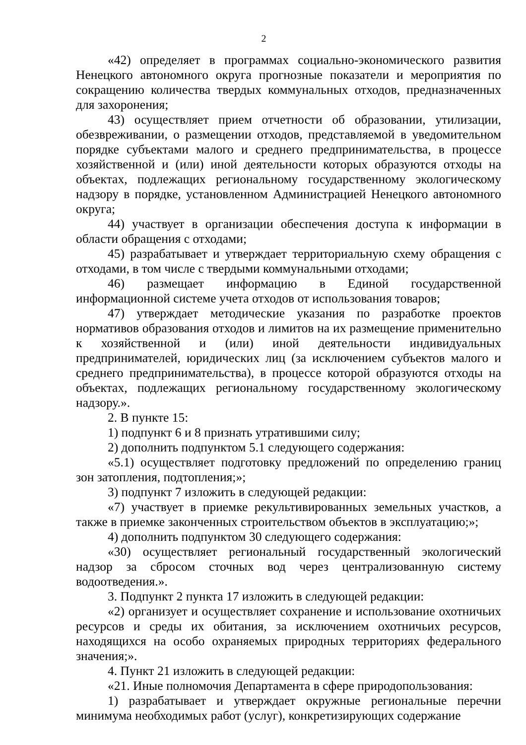2
«42) определяет в программах социально-экономического развития Ненецкого автономного округа прогнозные показатели и мероприятия по сокращению количества твердых коммунальных отходов, предназначенных для захоронения;
43) осуществляет прием отчетности об образовании, утилизации, обезвреживании, о размещении отходов, представляемой в уведомительном порядке субъектами малого и среднего предпринимательства, в процессе хозяйственной и (или) иной деятельности которых образуются отходы на объектах, подлежащих региональному государственному экологическому надзору в порядке, установленном Администрацией Ненецкого автономного округа;
44) участвует в организации обеспечения доступа к информации в области обращения с отходами;
45) разрабатывает и утверждает территориальную схему обращения с отходами, в том числе с твердыми коммунальными отходами;
46) размещает информацию в Единой государственной информационной системе учета отходов от использования товаров;
47) утверждает методические указания по разработке проектов нормативов образования отходов и лимитов на их размещение применительно к хозяйственной и (или) иной деятельности индивидуальных предпринимателей, юридических лиц (за исключением субъектов малого и среднего предпринимательства), в процессе которой образуются отходы на объектах, подлежащих региональному государственному экологическому надзору.».
2. В пункте 15:
1) подпункт 6 и 8 признать утратившими силу;
2) дополнить подпунктом 5.1 следующего содержания:
«5.1) осуществляет подготовку предложений по определению границ зон затопления, подтопления;»;
3) подпункт 7 изложить в следующей редакции:
«7) участвует в приемке рекультивированных земельных участков, а также в приемке законченных строительством объектов в эксплуатацию;»;
4) дополнить подпунктом 30 следующего содержания:
«30) осуществляет региональный государственный экологический надзор за сбросом сточных вод через централизованную систему водоотведения.».
3. Подпункт 2 пункта 17 изложить в следующей редакции:
«2) организует и осуществляет сохранение и использование охотничьих ресурсов и среды их обитания, за исключением охотничьих ресурсов, находящихся на особо охраняемых природных территориях федерального значения;».
4. Пункт 21 изложить в следующей редакции:
«21. Иные полномочия Департамента в сфере природопользования:
1) разрабатывает и утверждает окружные региональные перечни минимума необходимых работ (услуг), конкретизирующих содержание